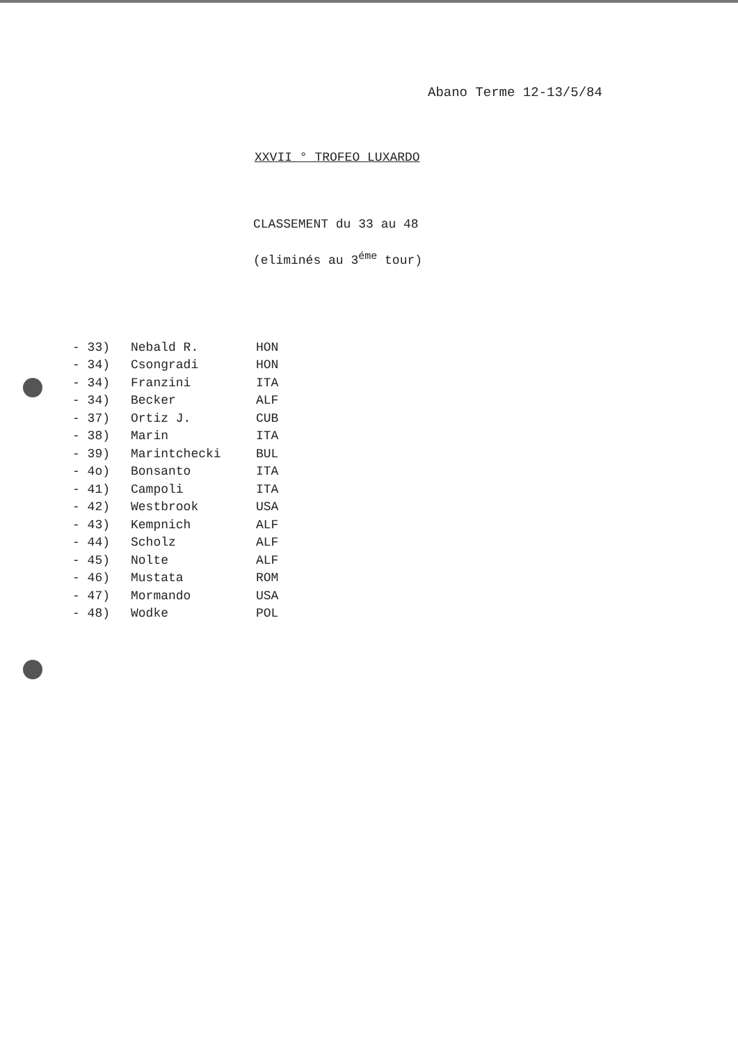Abano Terme 12-13/5/84
XXVII ° TROFEO LUXARDO
CLASSEMENT du 33 au 48
(eliminés au 3<sup>éme</sup> tour)
| - 33) | Nebald R. | HON |
| - 34) | Csongradi | HON |
| - 34) | Franzini | ITA |
| - 34) | Becker | ALF |
| - 37) | Ortiz J. | CUB |
| - 38) | Marin | ITA |
| - 39) | Marintchecki | BUL |
| - 4o) | Bonsanto | ITA |
| - 41) | Campoli | ITA |
| - 42) | Westbrook | USA |
| - 43) | Kempnich | ALF |
| - 44) | Scholz | ALF |
| - 45) | Nolte | ALF |
| - 46) | Mustata | ROM |
| - 47) | Mormando | USA |
| - 48) | Wodke | POL |